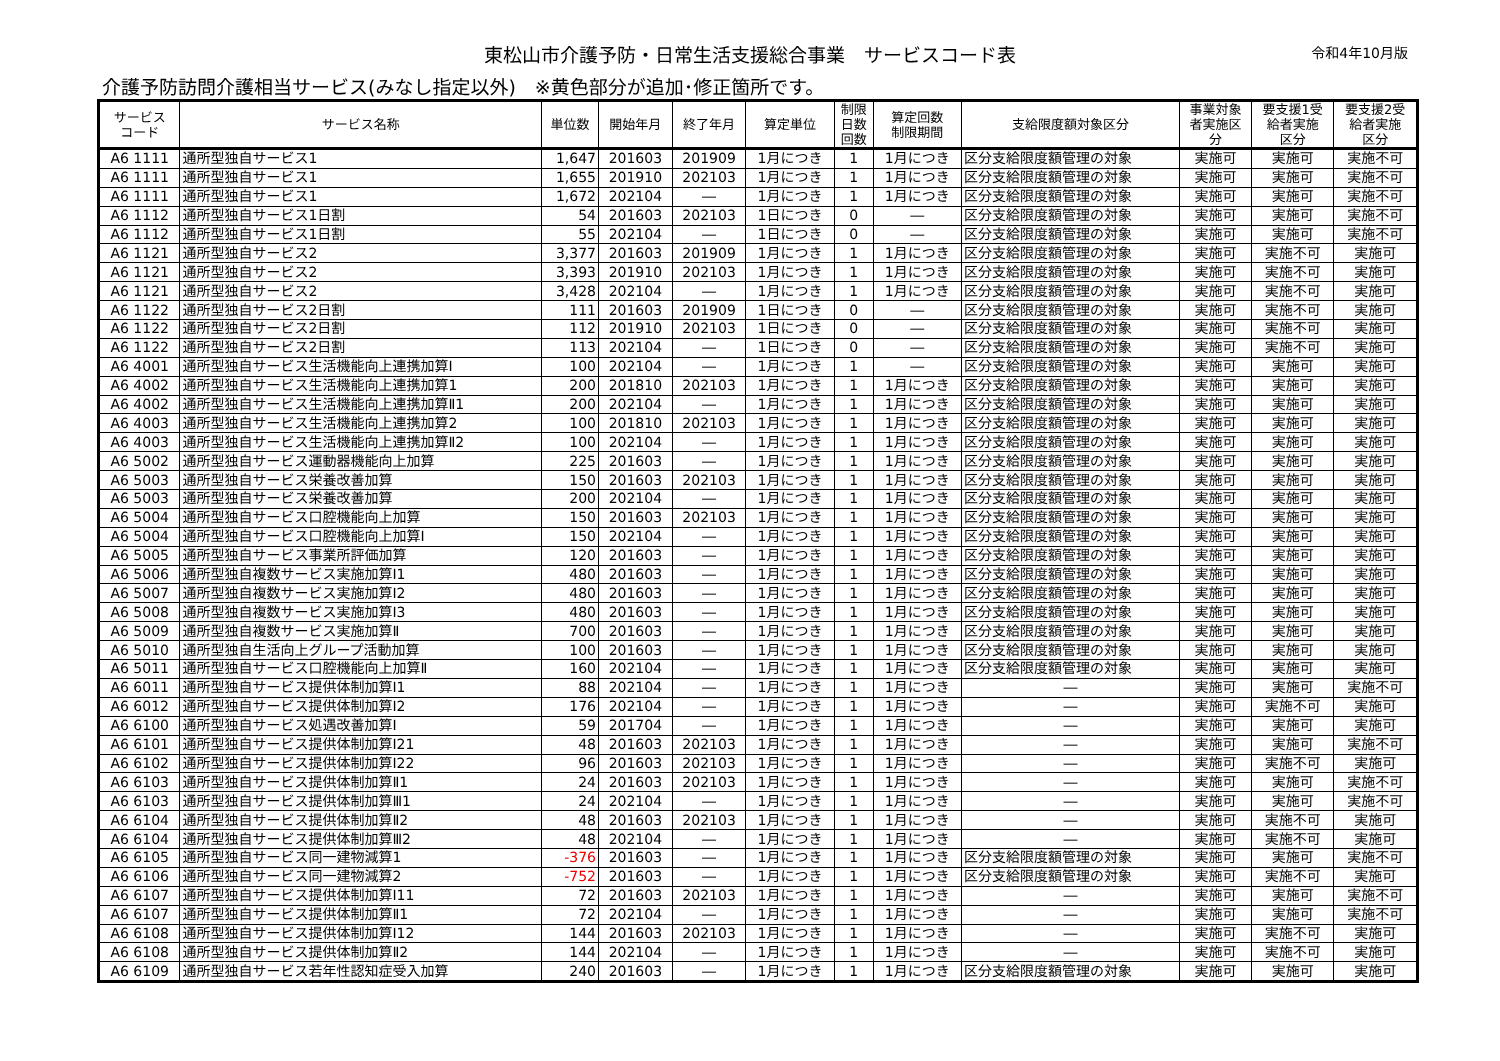東松山市介護予防・日常生活支援総合事業　サービスコード表
令和4年10月版
介護予防訪問介護相当サービス(みなし指定以外)　※黄色部分が追加･修正箇所です。
| サービス コード | サービス名称 | 単位数 | 開始年月 | 終了年月 | 算定単位 | 制限 日数 回数 | 算定回数 制限期間 | 支給限度額対象区分 | 事業対象 者実施区 分 | 要支援1受 給者実施 区分 | 要支援2受 給者実施 区分 |
| --- | --- | --- | --- | --- | --- | --- | --- | --- | --- | --- | --- |
| A6 1111 | 通所型独自サービス1 | 1,647 | 201603 | 201909 | 1月につき | 1 | 1月につき | 区分支給限度額管理の対象 | 実施可 | 実施可 | 実施不可 |
| A6 1111 | 通所型独自サービス1 | 1,655 | 201910 | 202103 | 1月につき | 1 | 1月につき | 区分支給限度額管理の対象 | 実施可 | 実施可 | 実施不可 |
| A6 1111 | 通所型独自サービス1 | 1,672 | 202104 | ― | 1月につき | 1 | 1月につき | 区分支給限度額管理の対象 | 実施可 | 実施可 | 実施不可 |
| A6 1112 | 通所型独自サービス1日割 | 54 | 201603 | 202103 | 1日につき | 0 | ― | 区分支給限度額管理の対象 | 実施可 | 実施可 | 実施不可 |
| A6 1112 | 通所型独自サービス1日割 | 55 | 202104 | ― | 1日につき | 0 | ― | 区分支給限度額管理の対象 | 実施可 | 実施可 | 実施不可 |
| A6 1121 | 通所型独自サービス2 | 3,377 | 201603 | 201909 | 1月につき | 1 | 1月につき | 区分支給限度額管理の対象 | 実施可 | 実施不可 | 実施可 |
| A6 1121 | 通所型独自サービス2 | 3,393 | 201910 | 202103 | 1月につき | 1 | 1月につき | 区分支給限度額管理の対象 | 実施可 | 実施不可 | 実施可 |
| A6 1121 | 通所型独自サービス2 | 3,428 | 202104 | ― | 1月につき | 1 | 1月につき | 区分支給限度額管理の対象 | 実施可 | 実施不可 | 実施可 |
| A6 1122 | 通所型独自サービス2日割 | 111 | 201603 | 201909 | 1日につき | 0 | ― | 区分支給限度額管理の対象 | 実施可 | 実施不可 | 実施可 |
| A6 1122 | 通所型独自サービス2日割 | 112 | 201910 | 202103 | 1日につき | 0 | ― | 区分支給限度額管理の対象 | 実施可 | 実施不可 | 実施可 |
| A6 1122 | 通所型独自サービス2日割 | 113 | 202104 | ― | 1日につき | 0 | ― | 区分支給限度額管理の対象 | 実施可 | 実施不可 | 実施可 |
| A6 4001 | 通所型独自サービス生活機能向上連携加算Ⅰ | 100 | 202104 | ― | 1月につき | 1 | ― | 区分支給限度額管理の対象 | 実施可 | 実施可 | 実施可 |
| A6 4002 | 通所型独自サービス生活機能向上連携加算1 | 200 | 201810 | 202103 | 1月につき | 1 | 1月につき | 区分支給限度額管理の対象 | 実施可 | 実施可 | 実施可 |
| A6 4002 | 通所型独自サービス生活機能向上連携加算Ⅱ1 | 200 | 202104 | ― | 1月につき | 1 | 1月につき | 区分支給限度額管理の対象 | 実施可 | 実施可 | 実施可 |
| A6 4003 | 通所型独自サービス生活機能向上連携加算2 | 100 | 201810 | 202103 | 1月につき | 1 | 1月につき | 区分支給限度額管理の対象 | 実施可 | 実施可 | 実施可 |
| A6 4003 | 通所型独自サービス生活機能向上連携加算Ⅱ2 | 100 | 202104 | ― | 1月につき | 1 | 1月につき | 区分支給限度額管理の対象 | 実施可 | 実施可 | 実施可 |
| A6 5002 | 通所型独自サービス運動器機能向上加算 | 225 | 201603 | ― | 1月につき | 1 | 1月につき | 区分支給限度額管理の対象 | 実施可 | 実施可 | 実施可 |
| A6 5003 | 通所型独自サービス栄養改善加算 | 150 | 201603 | 202103 | 1月につき | 1 | 1月につき | 区分支給限度額管理の対象 | 実施可 | 実施可 | 実施可 |
| A6 5003 | 通所型独自サービス栄養改善加算 | 200 | 202104 | ― | 1月につき | 1 | 1月につき | 区分支給限度額管理の対象 | 実施可 | 実施可 | 実施可 |
| A6 5004 | 通所型独自サービス口腔機能向上加算 | 150 | 201603 | 202103 | 1月につき | 1 | 1月につき | 区分支給限度額管理の対象 | 実施可 | 実施可 | 実施可 |
| A6 5004 | 通所型独自サービス口腔機能向上加算Ⅰ | 150 | 202104 | ― | 1月につき | 1 | 1月につき | 区分支給限度額管理の対象 | 実施可 | 実施可 | 実施可 |
| A6 5005 | 通所型独自サービス事業所評価加算 | 120 | 201603 | ― | 1月につき | 1 | 1月につき | 区分支給限度額管理の対象 | 実施可 | 実施可 | 実施可 |
| A6 5006 | 通所型独自複数サービス実施加算Ⅰ1 | 480 | 201603 | ― | 1月につき | 1 | 1月につき | 区分支給限度額管理の対象 | 実施可 | 実施可 | 実施可 |
| A6 5007 | 通所型独自複数サービス実施加算Ⅰ2 | 480 | 201603 | ― | 1月につき | 1 | 1月につき | 区分支給限度額管理の対象 | 実施可 | 実施可 | 実施可 |
| A6 5008 | 通所型独自複数サービス実施加算Ⅰ3 | 480 | 201603 | ― | 1月につき | 1 | 1月につき | 区分支給限度額管理の対象 | 実施可 | 実施可 | 実施可 |
| A6 5009 | 通所型独自複数サービス実施加算Ⅱ | 700 | 201603 | ― | 1月につき | 1 | 1月につき | 区分支給限度額管理の対象 | 実施可 | 実施可 | 実施可 |
| A6 5010 | 通所型独自生活向上グループ活動加算 | 100 | 201603 | ― | 1月につき | 1 | 1月につき | 区分支給限度額管理の対象 | 実施可 | 実施可 | 実施可 |
| A6 5011 | 通所型独自サービス口腔機能向上加算Ⅱ | 160 | 202104 | ― | 1月につき | 1 | 1月につき | 区分支給限度額管理の対象 | 実施可 | 実施可 | 実施可 |
| A6 6011 | 通所型独自サービス提供体制加算Ⅰ1 | 88 | 202104 | ― | 1月につき | 1 | 1月につき | ― | 実施可 | 実施可 | 実施不可 |
| A6 6012 | 通所型独自サービス提供体制加算Ⅰ2 | 176 | 202104 | ― | 1月につき | 1 | 1月につき | ― | 実施可 | 実施不可 | 実施可 |
| A6 6100 | 通所型独自サービス処遇改善加算Ⅰ | 59 | 201704 | ― | 1月につき | 1 | 1月につき | ― | 実施可 | 実施可 | 実施可 |
| A6 6101 | 通所型独自サービス提供体制加算Ⅰ21 | 48 | 201603 | 202103 | 1月につき | 1 | 1月につき | ― | 実施可 | 実施可 | 実施不可 |
| A6 6102 | 通所型独自サービス提供体制加算Ⅰ22 | 96 | 201603 | 202103 | 1月につき | 1 | 1月につき | ― | 実施可 | 実施不可 | 実施可 |
| A6 6103 | 通所型独自サービス提供体制加算Ⅱ1 | 24 | 201603 | 202103 | 1月につき | 1 | 1月につき | ― | 実施可 | 実施可 | 実施不可 |
| A6 6103 | 通所型独自サービス提供体制加算Ⅲ1 | 24 | 202104 | ― | 1月につき | 1 | 1月につき | ― | 実施可 | 実施可 | 実施不可 |
| A6 6104 | 通所型独自サービス提供体制加算Ⅱ2 | 48 | 201603 | 202103 | 1月につき | 1 | 1月につき | ― | 実施可 | 実施不可 | 実施可 |
| A6 6104 | 通所型独自サービス提供体制加算Ⅲ2 | 48 | 202104 | ― | 1月につき | 1 | 1月につき | ― | 実施可 | 実施不可 | 実施可 |
| A6 6105 | 通所型独自サービス同一建物減算1 | -376 | 201603 | ― | 1月につき | 1 | 1月につき | 区分支給限度額管理の対象 | 実施可 | 実施可 | 実施不可 |
| A6 6106 | 通所型独自サービス同一建物減算2 | -752 | 201603 | ― | 1月につき | 1 | 1月につき | 区分支給限度額管理の対象 | 実施可 | 実施不可 | 実施可 |
| A6 6107 | 通所型独自サービス提供体制加算Ⅰ11 | 72 | 201603 | 202103 | 1月につき | 1 | 1月につき | ― | 実施可 | 実施可 | 実施不可 |
| A6 6107 | 通所型独自サービス提供体制加算Ⅱ1 | 72 | 202104 | ― | 1月につき | 1 | 1月につき | ― | 実施可 | 実施可 | 実施不可 |
| A6 6108 | 通所型独自サービス提供体制加算Ⅰ12 | 144 | 201603 | 202103 | 1月につき | 1 | 1月につき | ― | 実施可 | 実施不可 | 実施可 |
| A6 6108 | 通所型独自サービス提供体制加算Ⅱ2 | 144 | 202104 | ― | 1月につき | 1 | 1月につき | ― | 実施可 | 実施不可 | 実施可 |
| A6 6109 | 通所型独自サービス若年性認知症受入加算 | 240 | 201603 | ― | 1月につき | 1 | 1月につき | 区分支給限度額管理の対象 | 実施可 | 実施可 | 実施可 |